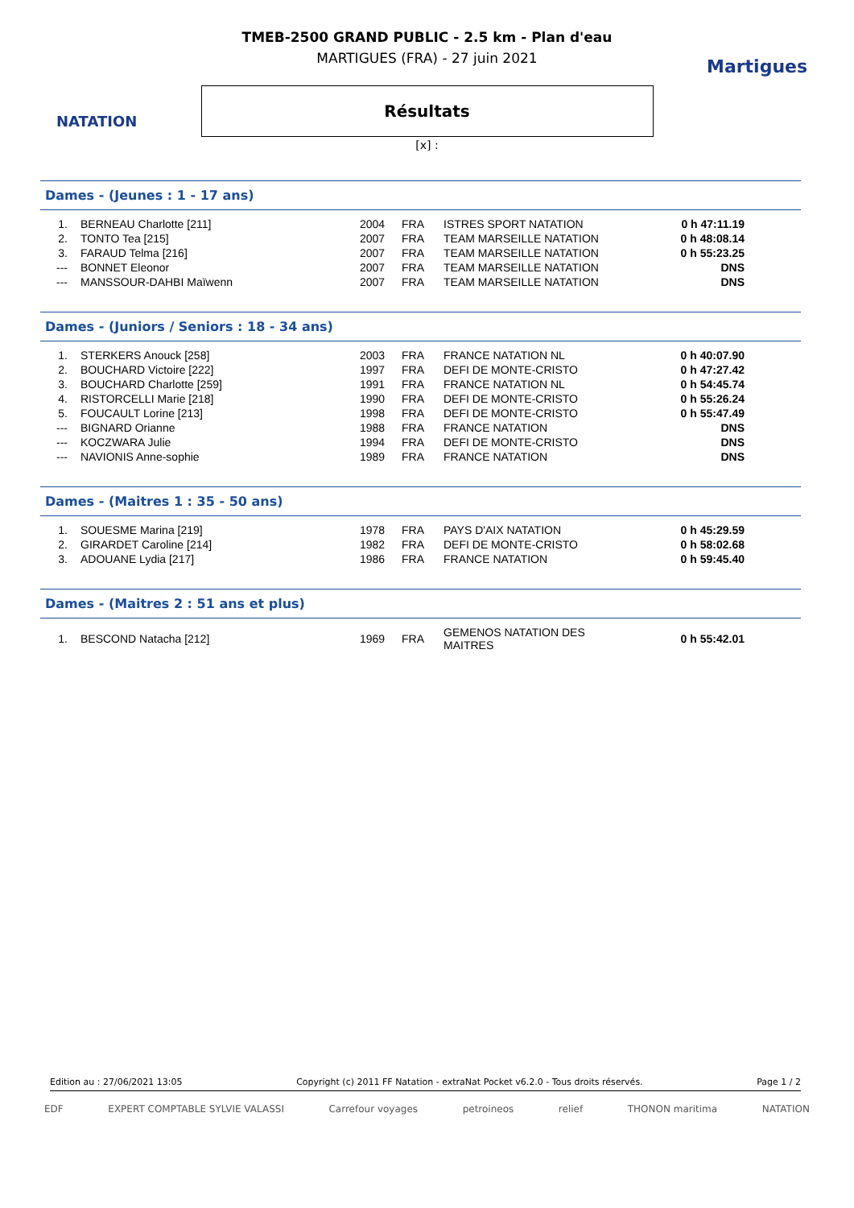NATATION
Martigues
TMEB-2500 GRAND PUBLIC - 2.5 km - Plan d'eau
MARTIGUES (FRA) - 27 juin 2021
Résultats
[x] :
Dames - (Jeunes : 1 - 17 ans)
| 1. | BERNEAU Charlotte [211] | 2004 | FRA | ISTRES SPORT NATATION | 0 h 47:11.19 |
| 2. | TONTO Tea [215] | 2007 | FRA | TEAM MARSEILLE NATATION | 0 h 48:08.14 |
| 3. | FARAUD Telma [216] | 2007 | FRA | TEAM MARSEILLE NATATION | 0 h 55:23.25 |
| --- | BONNET Eleonor | 2007 | FRA | TEAM MARSEILLE NATATION | DNS |
| --- | MANSSOUR-DAHBI Maïwenn | 2007 | FRA | TEAM MARSEILLE NATATION | DNS |
Dames - (Juniors / Seniors : 18 - 34 ans)
| 1. | STERKERS Anouck [258] | 2003 | FRA | FRANCE NATATION NL | 0 h 40:07.90 |
| 2. | BOUCHARD Victoire [222] | 1997 | FRA | DEFI DE MONTE-CRISTO | 0 h 47:27.42 |
| 3. | BOUCHARD Charlotte [259] | 1991 | FRA | FRANCE NATATION NL | 0 h 54:45.74 |
| 4. | RISTORCELLI Marie [218] | 1990 | FRA | DEFI DE MONTE-CRISTO | 0 h 55:26.24 |
| 5. | FOUCAULT Lorine [213] | 1998 | FRA | DEFI DE MONTE-CRISTO | 0 h 55:47.49 |
| --- | BIGNARD Orianne | 1988 | FRA | FRANCE NATATION | DNS |
| --- | KOCZWARA Julie | 1994 | FRA | DEFI DE MONTE-CRISTO | DNS |
| --- | NAVIONIS Anne-sophie | 1989 | FRA | FRANCE NATATION | DNS |
Dames - (Maitres 1 : 35 - 50 ans)
| 1. | SOUESME Marina [219] | 1978 | FRA | PAYS D'AIX NATATION | 0 h 45:29.59 |
| 2. | GIRARDET Caroline [214] | 1982 | FRA | DEFI DE MONTE-CRISTO | 0 h 58:02.68 |
| 3. | ADOUANE Lydia [217] | 1986 | FRA | FRANCE NATATION | 0 h 59:45.40 |
Dames - (Maitres 2 : 51 ans et plus)
| 1. | BESCOND Natacha [212] | 1969 | FRA | GEMENOS NATATION DES MAITRES | 0 h 55:42.01 |
Edition au : 27/06/2021 13:05 Copyright (c) 2011 FF Natation - extraNat Pocket v6.2.0 - Tous droits réservés. Page 1 / 2
EDF EXPERT COMPTABLE SYLVIE VALASSI Carrefour voyages petroineos relief THONON maritima NATATION